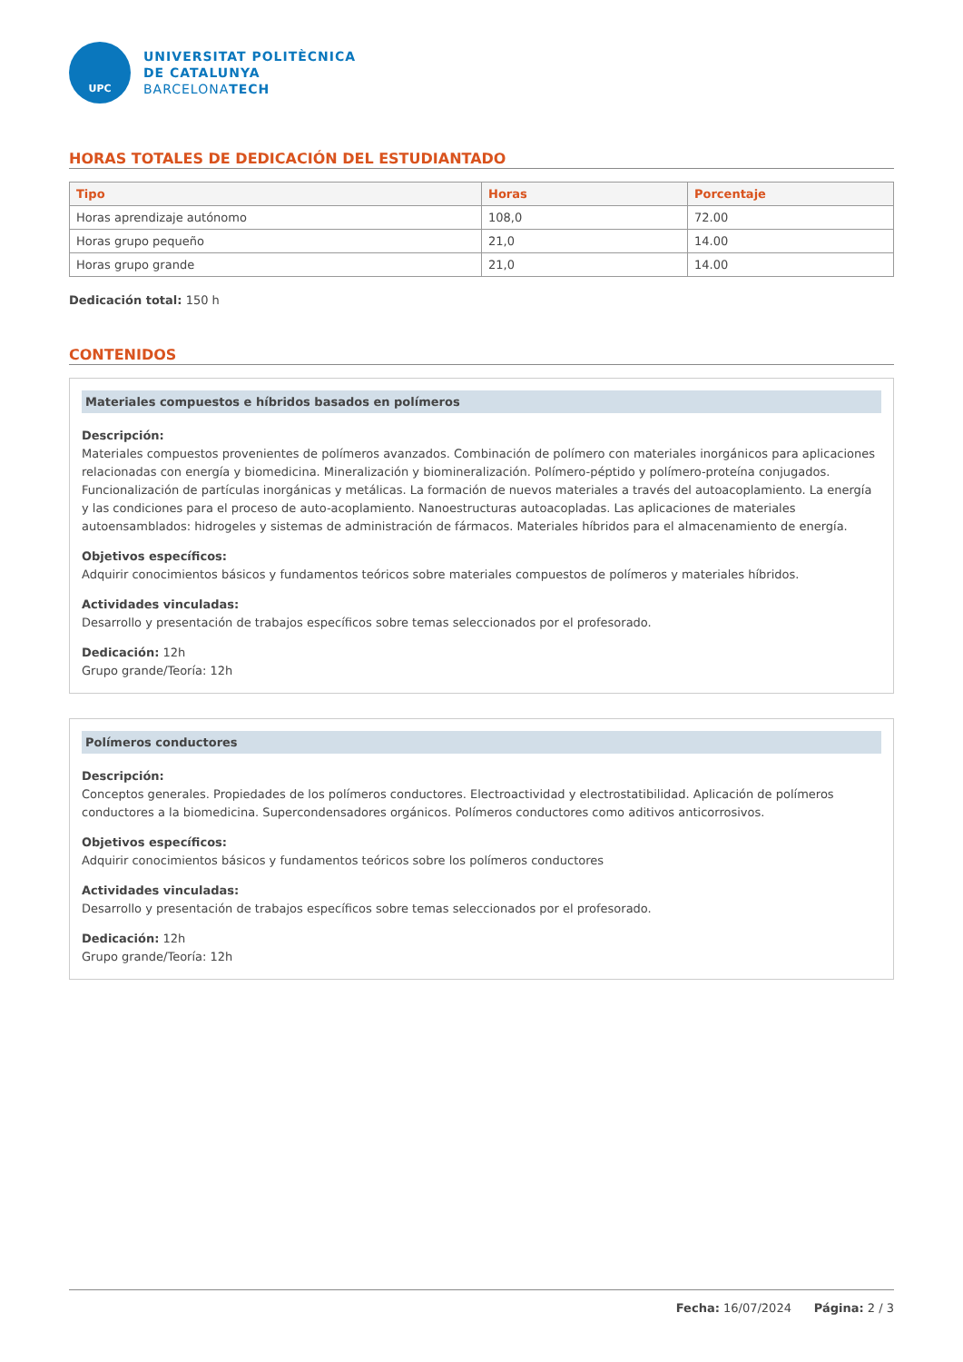UPC
UNIVERSITAT POLITÈCNICA
DE CATALUNYA
BARCELONATECH
HORAS TOTALES DE DEDICACIÓN DEL ESTUDIANTADO
| Tipo | Horas | Porcentaje |
| --- | --- | --- |
| Horas aprendizaje autónomo | 108,0 | 72.00 |
| Horas grupo pequeño | 21,0 | 14.00 |
| Horas grupo grande | 21,0 | 14.00 |
Dedicación total: 150 h
CONTENIDOS
Materiales compuestos e híbridos basados en polímeros
Descripción:
Materiales compuestos provenientes de polímeros avanzados. Combinación de polímero con materiales inorgánicos para aplicaciones relacionadas con energía y biomedicina. Mineralización y biomineralización. Polímero-péptido y polímero-proteína conjugados. Funcionalización de partículas inorgánicas y metálicas. La formación de nuevos materiales a través del autoacoplamiento. La energía y las condiciones para el proceso de auto-acoplamiento. Nanoestructuras autoacopladas. Las aplicaciones de materiales autoensamblados: hidrogeles y sistemas de administración de fármacos. Materiales híbridos para el almacenamiento de energía.
Objetivos específicos:
Adquirir conocimientos básicos y fundamentos teóricos sobre materiales compuestos de polímeros y materiales híbridos.
Actividades vinculadas:
Desarrollo y presentación de trabajos específicos sobre temas seleccionados por el profesorado.
Dedicación: 12h
Grupo grande/Teoría: 12h
Polímeros conductores
Descripción:
Conceptos generales. Propiedades de los polímeros conductores. Electroactividad y electrostatibilidad. Aplicación de polímeros conductores a la biomedicina. Supercondensadores orgánicos. Polímeros conductores como aditivos anticorrosivos.
Objetivos específicos:
Adquirir conocimientos básicos y fundamentos teóricos sobre los polímeros conductores
Actividades vinculadas:
Desarrollo y presentación de trabajos específicos sobre temas seleccionados por el profesorado.
Dedicación: 12h
Grupo grande/Teoría: 12h
Fecha: 16/07/2024 Página: 2 / 3